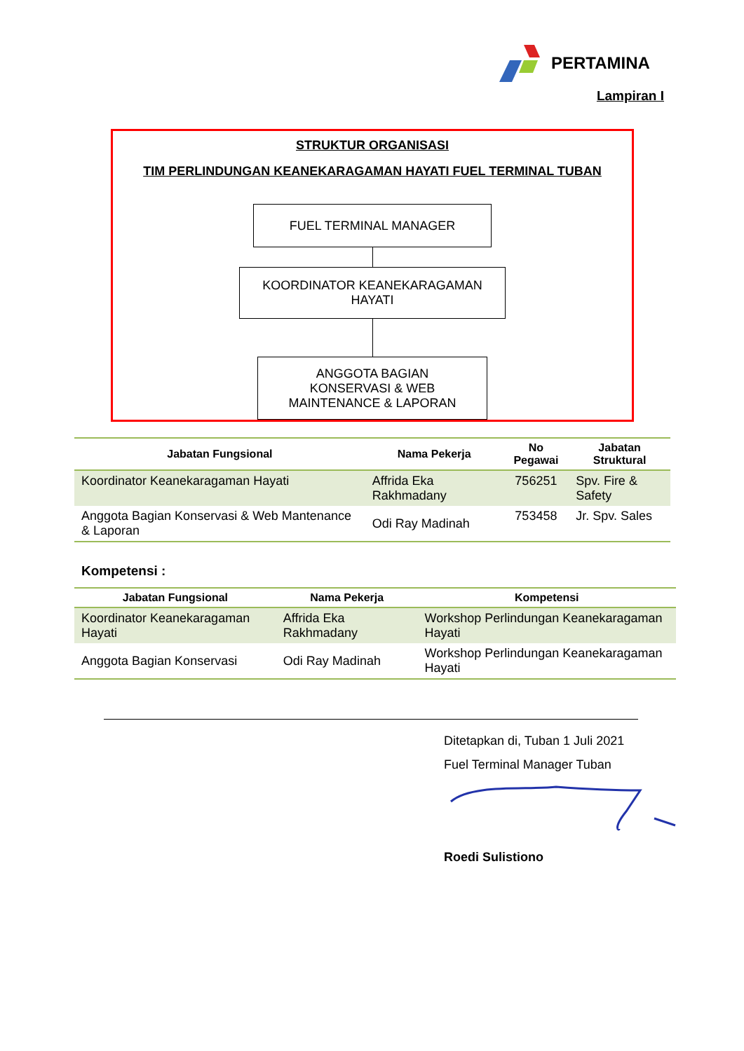PERTAMINA
Lampiran I
STRUKTUR ORGANISASI
TIM PERLINDUNGAN KEANEKARAGAMAN HAYATI FUEL TERMINAL TUBAN
FUEL TERMINAL MANAGER
KOORDINATOR KEANEKARAGAMAN
HAYATI
ANGGOTA BAGIAN
KONSERVASI & WEB
MAINTENANCE & LAPORAN
| Jabatan Fungsional | Nama Pekerja | No Pegawai | Jabatan Struktural |
| --- | --- | --- | --- |
| Koordinator Keanekaragaman Hayati | Affrida Eka Rakhmadany | 756251 | Spv. Fire & Safety |
| Anggota Bagian Konservasi & Web Mantenance & Laporan | Odi Ray Madinah | 753458 | Jr. Spv. Sales |
Kompetensi :
| Jabatan Fungsional | Nama Pekerja | Kompetensi |
| --- | --- | --- |
| Koordinator Keanekaragaman Hayati | Affrida Eka Rakhmadany | Workshop Perlindungan Keanekaragaman Hayati |
| Anggota Bagian Konservasi | Odi Ray Madinah | Workshop Perlindungan Keanekaragaman Hayati |
Ditetapkan di, Tuban 1 Juli 2021
Fuel Terminal Manager Tuban
Roedi Sulistiono